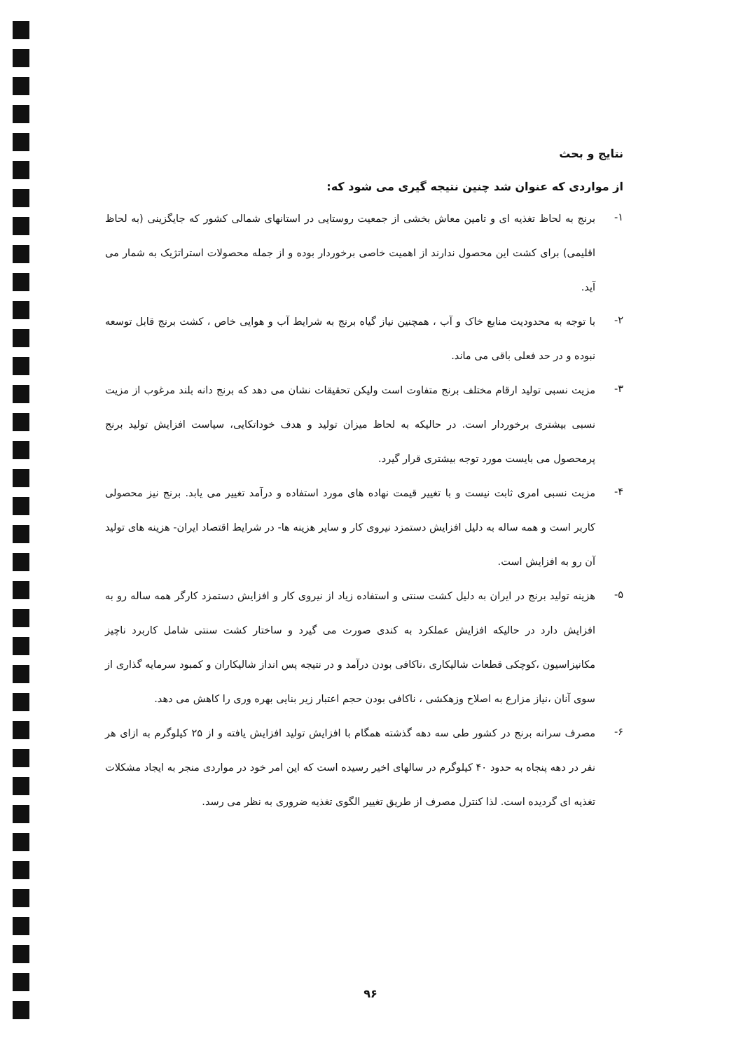نتایج و بحث
از مواردی که عنوان شد چنین نتیجه گیری می شود که:
۱-
برنج به لحاظ تغذیه ای و تامین معاش بخشی از جمعیت روستایی در استانهای شمالی کشور که جایگزینی (به لحاظ اقلیمی) برای کشت این محصول ندارند از اهمیت خاصی برخوردار بوده و از جمله محصولات استراتژیک به شمار می آید.
۲-
با توجه به محدودیت منابع خاک و آب ، همچنین نیاز گیاه برنج به شرایط آب و هوایی خاص ، کشت برنج قابل توسعه نبوده و در حد فعلی باقی می ماند.
۳-
مزیت نسبی تولید ارقام مختلف برنج متفاوت است ولیکن تحقیقات نشان می دهد که برنج دانه بلند مرغوب از مزیت نسبی بیشتری برخوردار است. در حالیکه به لحاظ میزان تولید و هدف خوداتکایی، سیاست افزایش تولید برنج پرمحصول می بایست مورد توجه بیشتری قرار گیرد.
۴-
مزیت نسبی امری ثابت نیست و با تغییر قیمت نهاده های مورد استفاده و درآمد تغییر می یابد. برنج نیز محصولی کاربر است و همه ساله به دلیل افزایش دستمزد نیروی کار و سایر هزینه ها- در شرایط اقتصاد ایران- هزینه های تولید آن رو به افزایش است.
۵-
هزینه تولید برنج در ایران به دلیل کشت سنتی و استفاده زیاد از نیروی کار و افزایش دستمزد کارگر همه ساله رو به افزایش دارد در حالیکه افزایش عملکرد به کندی صورت می گیرد و ساختار کشت سنتی شامل کاربرد ناچیز مکانیزاسیون ،کوچکی قطعات شالیکاری ،ناکافی بودن درآمد و در نتیجه پس انداز شالیکاران و کمبود سرمایه گذاری از سوی آنان ،نیاز مزارع به اصلاح وزهکشی ، ناکافی بودن حجم اعتبار زیر بنایی بهره وری را کاهش می دهد.
۶-
مصرف سرانه برنج در کشور طی سه دهه گذشته همگام با افزایش تولید افزایش یافته و از ۲۵ کیلوگرم به ازای هر نفر در دهه پنجاه به حدود ۴۰ کیلوگرم در سالهای اخیر رسیده است که این امر خود در مواردی منجر به ایجاد مشکلات تغذیه ای گردیده است. لذا کنترل مصرف از طریق تغییر الگوی تغذیه ضروری به نظر می رسد.
۹۶